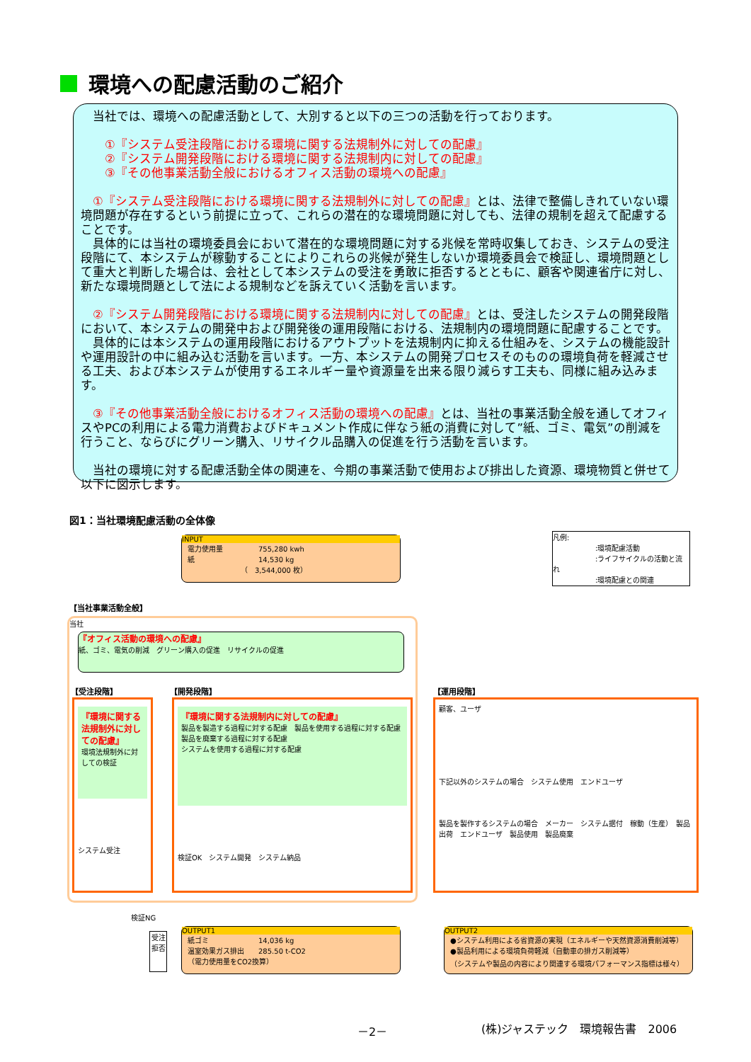環境への配慮活動のご紹介
　当社では、環境への配慮活動として、大別すると以下の三つの活動を行っております。
　　①『システム受注段階における環境に関する法規制外に対しての配慮』
　　②『システム開発段階における環境に関する法規制内に対しての配慮』
　　③『その他事業活動全般におけるオフィス活動の環境への配慮』
　①『システム受注段階における環境に関する法規制外に対しての配慮』とは、法律で整備しきれていない環境問題が存在するという前提に立って、これらの潜在的な環境問題に対しても、法律の規制を超えて配慮することです。
　具体的には当社の環境委員会において潜在的な環境問題に対する兆候を常時収集しておき、システムの受注段階にて、本システムが稼動することによりこれらの兆候が発生しないか環境委員会で検証し、環境問題として重大と判断した場合は、会社として本システムの受注を勇敢に拒否するとともに、顧客や関連省庁に対し、新たな環境問題として法による規制などを訴えていく活動を言います。
　②『システム開発段階における環境に関する法規制内に対しての配慮』とは、受注したシステムの開発段階において、本システムの開発中および開発後の運用段階における、法規制内の環境問題に配慮することです。
　具体的には本システムの運用段階におけるアウトプットを法規制内に抑える仕組みを、システムの機能設計や運用設計の中に組み込む活動を言います。一方、本システムの開発プロセスそのものの環境負荷を軽減させる工夫、および本システムが使用するエネルギー量や資源量を出来る限り減らす工夫も、同様に組み込みます。
　③『その他事業活動全般におけるオフィス活動の環境への配慮』とは、当社の事業活動全般を通してオフィスやPCの利用による電力消費およびドキュメント作成に伴なう紙の消費に対して”紙、ゴミ、電気”の削減を行うこと、ならびにグリーン購入、リサイクル品購入の促進を行う活動を言います。
　当社の環境に対する配慮活動全体の関連を、今期の事業活動で使用および排出した資源、環境物質と併せて以下に図示します。
図1：当社環境配慮活動の全体像
INPUT
電力使用量　　　　　755,280 kwh
紙　　　　　　　　　14,530 kg
　　　　　　　　（　3,544,000 枚）
凡例:
　　　　　　:環境配慮活動
　　　　　　:ライフサイクルの活動と流れ
　　　　　　:環境配慮との関連
【当社事業活動全般】
当社
『オフィス活動の環境への配慮』
紙、ゴミ、電気の削減　グリーン購入の促進　リサイクルの促進
【受注段階】 【開発段階】 【運用段階】
『環境に関する法規制外に対しての配慮』
環境法規制外に対しての検証
システム受注
『環境に関する法規制内に対しての配慮』
製品を製造する過程に対する配慮　製品を使用する過程に対する配慮　製品を廃棄する過程に対する配慮
システムを使用する過程に対する配慮
検証OK　システム開発　システム納品
顧客、ユーザ
下記以外のシステムの場合　システム使用　エンドユーザ
製品を製作するシステムの場合　メーカー　システム据付　稼動（生産）　製品出荷　エンドユーザ　製品使用　製品廃棄
検証NG
受注拒否
OUTPUT1
紙ゴミ　　　　　　　14,036 kg
温室効果ガス排出　　285.50 t-CO2
（電力使用量をCO2換算）
OUTPUT2
●システム利用による省資源の実現（エネルギーや天然資源消費削減等）
●製品利用による環境負荷軽減（自動車の排ガス削減等）
（システムや製品の内容により関連する環境パフォーマンス指標は様々）
－2－ (株)ジャステック　環境報告書　2006